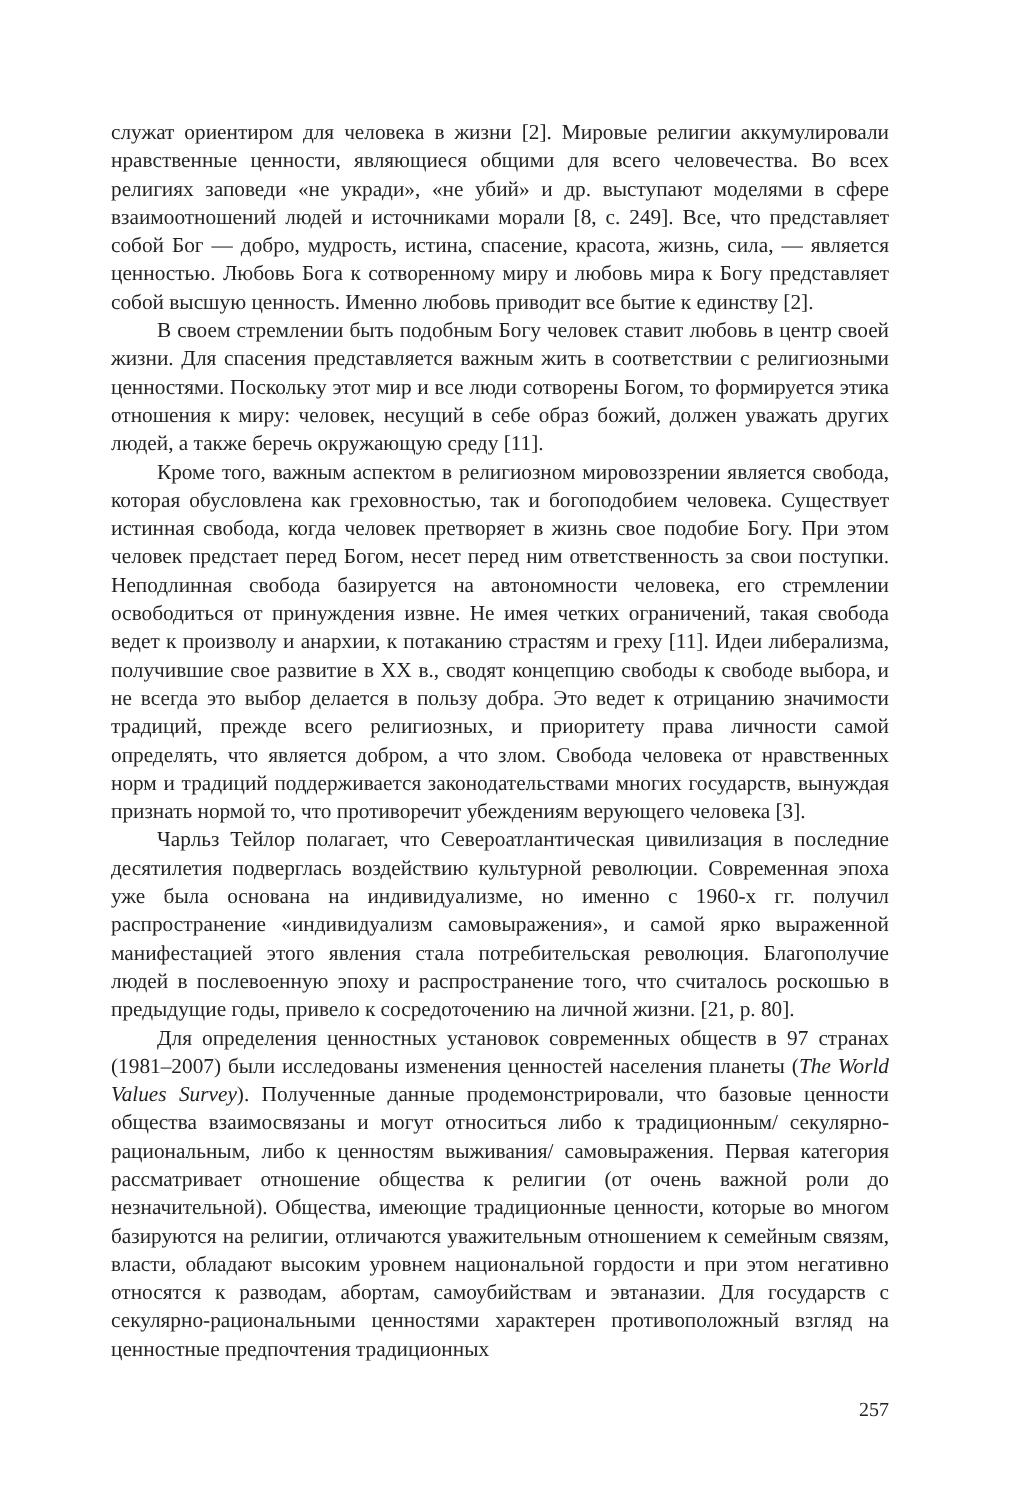служат ориентиром для человека в жизни [2]. Мировые религии аккумулировали нравственные ценности, являющиеся общими для всего человечества. Во всех религиях заповеди «не укради», «не убий» и др. выступают моделями в сфере взаимоотношений людей и источниками морали [8, с. 249]. Все, что представляет собой Бог — добро, мудрость, истина, спасение, красота, жизнь, сила, — является ценностью. Любовь Бога к сотворенному миру и любовь мира к Богу представляет собой высшую ценность. Именно любовь приводит все бытие к единству [2].
В своем стремлении быть подобным Богу человек ставит любовь в центр своей жизни. Для спасения представляется важным жить в соответствии с религиозными ценностями. Поскольку этот мир и все люди сотворены Богом, то формируется этика отношения к миру: человек, несущий в себе образ божий, должен уважать других людей, а также беречь окружающую среду [11].
Кроме того, важным аспектом в религиозном мировоззрении является свобода, которая обусловлена как греховностью, так и богоподобием человека. Существует истинная свобода, когда человек претворяет в жизнь свое подобие Богу. При этом человек предстает перед Богом, несет перед ним ответственность за свои поступки. Неподлинная свобода базируется на автономности человека, его стремлении освободиться от принуждения извне. Не имея четких ограничений, такая свобода ведет к произволу и анархии, к потаканию страстям и греху [11]. Идеи либерализма, получившие свое развитие в XX в., сводят концепцию свободы к свободе выбора, и не всегда это выбор делается в пользу добра. Это ведет к отрицанию значимости традиций, прежде всего религиозных, и приоритету права личности самой определять, что является добром, а что злом. Свобода человека от нравственных норм и традиций поддерживается законодательствами многих государств, вынуждая признать нормой то, что противоречит убеждениям верующего человека [3].
Чарльз Тейлор полагает, что Североатлантическая цивилизация в последние десятилетия подверглась воздействию культурной революции. Современная эпоха уже была основана на индивидуализме, но именно с 1960-х гг. получил распространение «индивидуализм самовыражения», и самой ярко выраженной манифестацией этого явления стала потребительская революция. Благополучие людей в послевоенную эпоху и распространение того, что считалось роскошью в предыдущие годы, привело к сосредоточению на личной жизни. [21, p. 80].
Для определения ценностных установок современных обществ в 97 странах (1981–2007) были исследованы изменения ценностей населения планеты (The World Values Survey). Полученные данные продемонстрировали, что базовые ценности общества взаимосвязаны и могут относиться либо к традиционным/ секулярно-рациональным, либо к ценностям выживания/ самовыражения. Первая категория рассматривает отношение общества к религии (от очень важной роли до незначительной). Общества, имеющие традиционные ценности, которые во многом базируются на религии, отличаются уважительным отношением к семейным связям, власти, обладают высоким уровнем национальной гордости и при этом негативно относятся к разводам, абортам, самоубийствам и эвтаназии. Для государств с секулярно-рациональными ценностями характерен противоположный взгляд на ценностные предпочтения традиционных
257